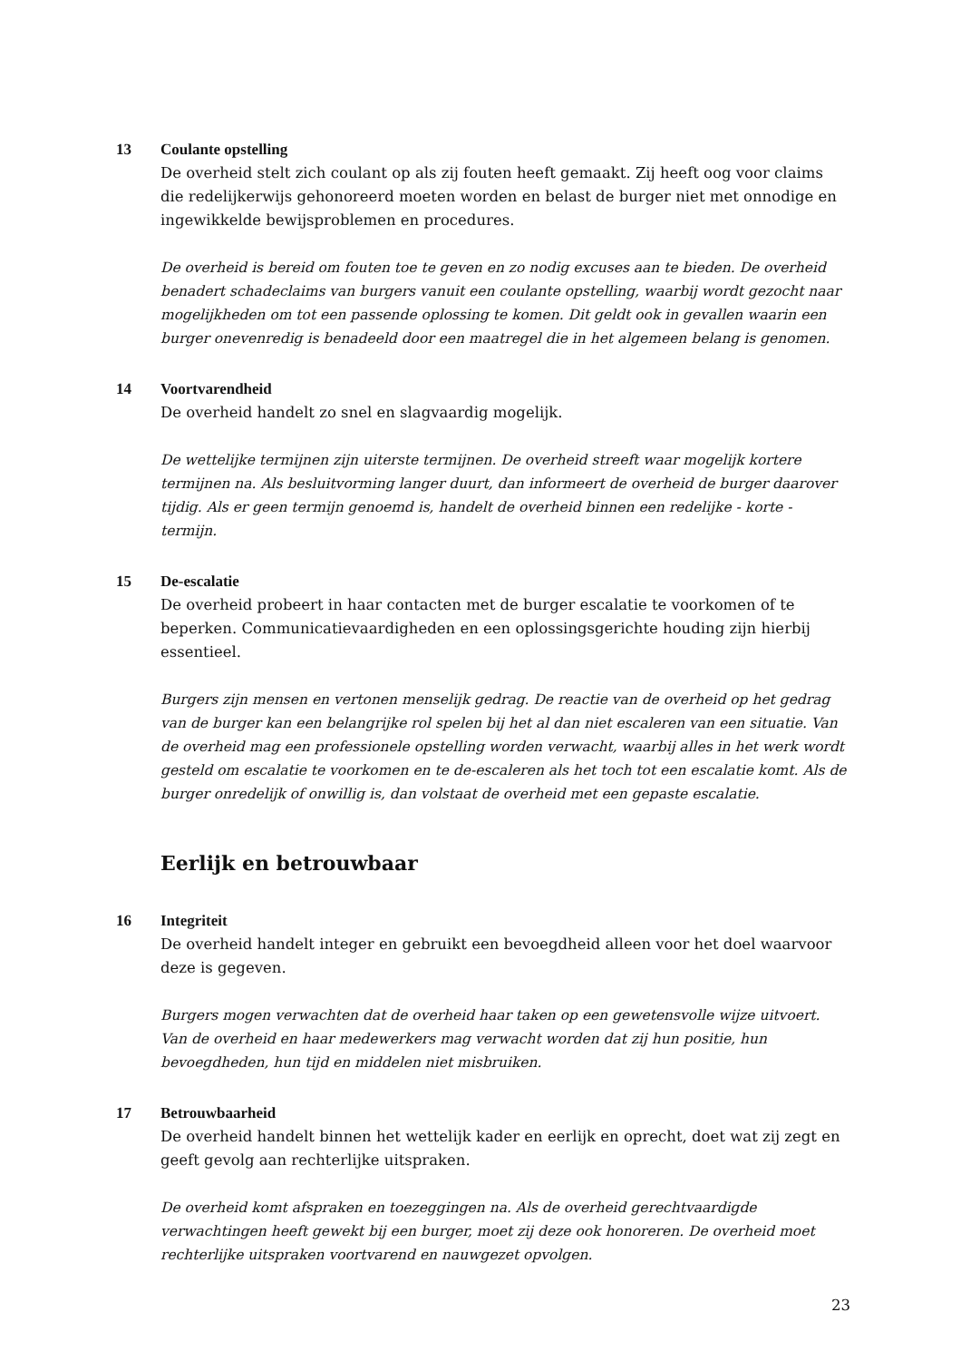13 Coulante opstelling
De overheid stelt zich coulant op als zij fouten heeft gemaakt. Zij heeft oog voor claims die redelijkerwijs gehonoreerd moeten worden en belast de burger niet met onnodige en ingewikkelde bewijsproblemen en procedures.
De overheid is bereid om fouten toe te geven en zo nodig excuses aan te bieden. De overheid benadert schadeclaims van burgers vanuit een coulante opstelling, waarbij wordt gezocht naar mogelijkheden om tot een passende oplossing te komen. Dit geldt ook in gevallen waarin een burger onevenredig is benadeeld door een maatregel die in het algemeen belang is genomen.
14 Voortvarendheid
De overheid handelt zo snel en slagvaardig mogelijk.
De wettelijke termijnen zijn uiterste termijnen. De overheid streeft waar mogelijk kortere termijnen na. Als besluitvorming langer duurt, dan informeert de overheid de burger daarover tijdig. Als er geen termijn genoemd is, handelt de overheid binnen een redelijke - korte - termijn.
15 De-escalatie
De overheid probeert in haar contacten met de burger escalatie te voorkomen of te beperken. Communicatievaardigheden en een oplossingsgerichte houding zijn hierbij essentieel.
Burgers zijn mensen en vertonen menselijk gedrag. De reactie van de overheid op het gedrag van de burger kan een belangrijke rol spelen bij het al dan niet escaleren van een situatie. Van de overheid mag een professionele opstelling worden verwacht, waarbij alles in het werk wordt gesteld om escalatie te voorkomen en te de-escaleren als het toch tot een escalatie komt. Als de burger onredelijk of onwillig is, dan volstaat de overheid met een gepaste escalatie.
Eerlijk en betrouwbaar
16 Integriteit
De overheid handelt integer en gebruikt een bevoegdheid alleen voor het doel waarvoor deze is gegeven.
Burgers mogen verwachten dat de overheid haar taken op een gewetensvolle wijze uitvoert. Van de overheid en haar medewerkers mag verwacht worden dat zij hun positie, hun bevoegdheden, hun tijd en middelen niet misbruiken.
17 Betrouwbaarheid
De overheid handelt binnen het wettelijk kader en eerlijk en oprecht, doet wat zij zegt en geeft gevolg aan rechterlijke uitspraken.
De overheid komt afspraken en toezeggingen na. Als de overheid gerechtvaardigde verwachtingen heeft gewekt bij een burger, moet zij deze ook honoreren. De overheid moet rechterlijke uitspraken voortvarend en nauwgezet opvolgen.
23